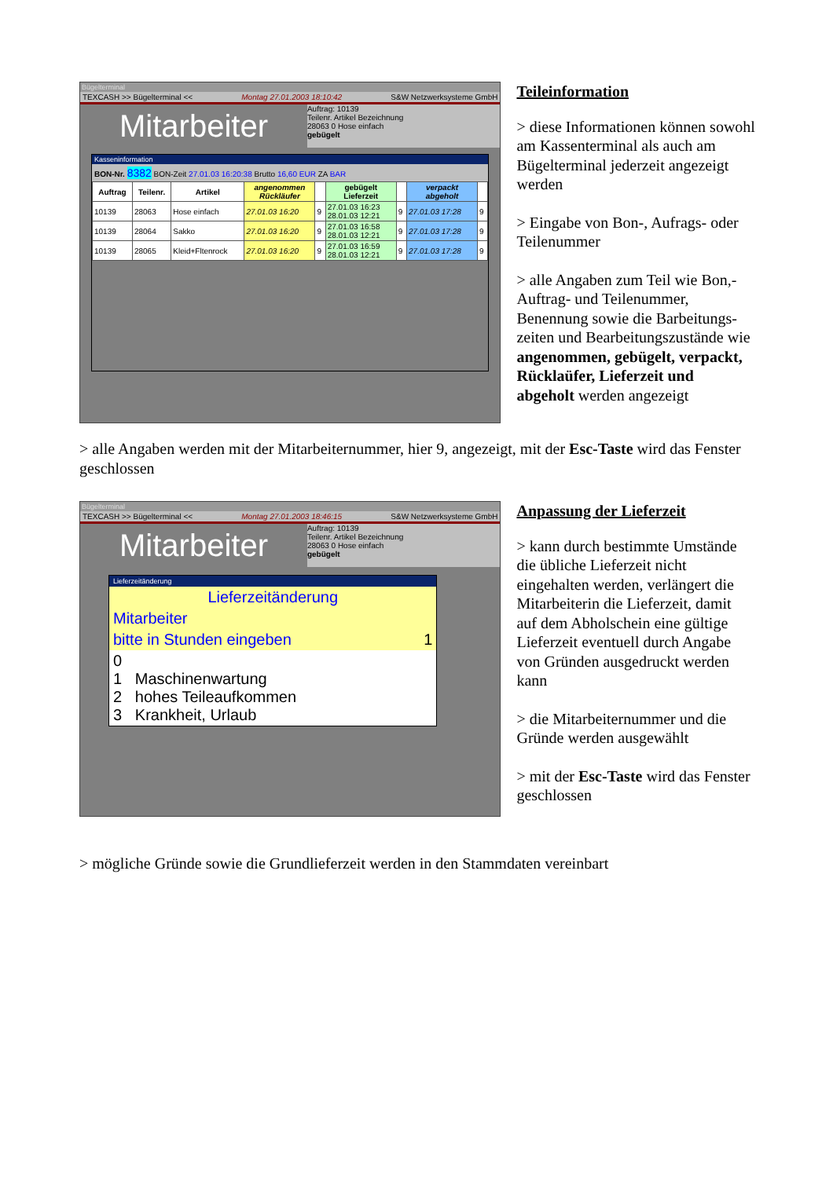Bügelterminal
TEXCASH >> Bügelterminal << Montag 27.01.2003 18:10:42 S&W Netzwerksysteme GmbH
Mitarbeiter
Auftrag: 10139
Teilenr. Artikel Bezeichnung
28063 0 Hose einfach
gebügelt
Kasseninformation
BON-Nr. 8382 BON-Zeit 27.01.03 16:20:38 Brutto 16,60 EUR ZA BAR
| Auftrag | Teilenr. | Artikel | angenommen Rückläufer | | gebügelt Lieferzeit | | verpackt abgeholt | |
| --- | --- | --- | --- | --- | --- | --- | --- | --- |
| 10139 | 28063 | Hose einfach | 27.01.03 16:20 | 9 | 27.01.03 16:23 28.01.03 12:21 | 9 | 27.01.03 17:28 | 9 |
| 10139 | 28064 | Sakko | 27.01.03 16:20 | 9 | 27.01.03 16:58 28.01.03 12:21 | 9 | 27.01.03 17:28 | 9 |
| 10139 | 28065 | Kleid+Fltenrock | 27.01.03 16:20 | 9 | 27.01.03 16:59 28.01.03 12:21 | 9 | 27.01.03 17:28 | 9 |
Teileinformation
> diese Informationen können sowohl am Kassenterminal als auch am Bügelterminal jederzeit angezeigt werden
> Eingabe von Bon-, Aufrags- oder Teilenummer
> alle Angaben zum Teil wie Bon,- Auftrag- und Teilenummer, Benennung sowie die Barbeitungs-zeiten und Bearbeitungszustände wie angenommen, gebügelt, verpackt, Rücklaüfer, Lieferzeit und abgeholt werden angezeigt
> alle Angaben werden mit der Mitarbeiternummer, hier 9, angezeigt, mit der Esc-Taste wird das Fenster geschlossen
Bügelterminal
TEXCASH >> Bügelterminal << Montag 27.01.2003 18:46:15 S&W Netzwerksysteme GmbH
Mitarbeiter
Auftrag: 10139
Teilenr. Artikel Bezeichnung
28063 0 Hose einfach
gebügelt
Lieferzeitänderung
Lieferzeitänderung
Mitarbeiter
bitte in Stunden eingeben 1
0
1 Maschinenwartung
2 hohes Teileaufkommen
3 Krankheit, Urlaub
Anpassung der Lieferzeit
> kann durch bestimmte Umstände die übliche Lieferzeit nicht eingehalten werden, verlängert die Mitarbeiterin die Lieferzeit, damit auf dem Abholschein eine gültige Lieferzeit eventuell durch Angabe von Gründen ausgedruckt werden kann
> die Mitarbeiternummer und die Gründe werden ausgewählt
> mit der Esc-Taste wird das Fenster geschlossen
> mögliche Gründe sowie die Grundlieferzeit werden in den Stammdaten vereinbart